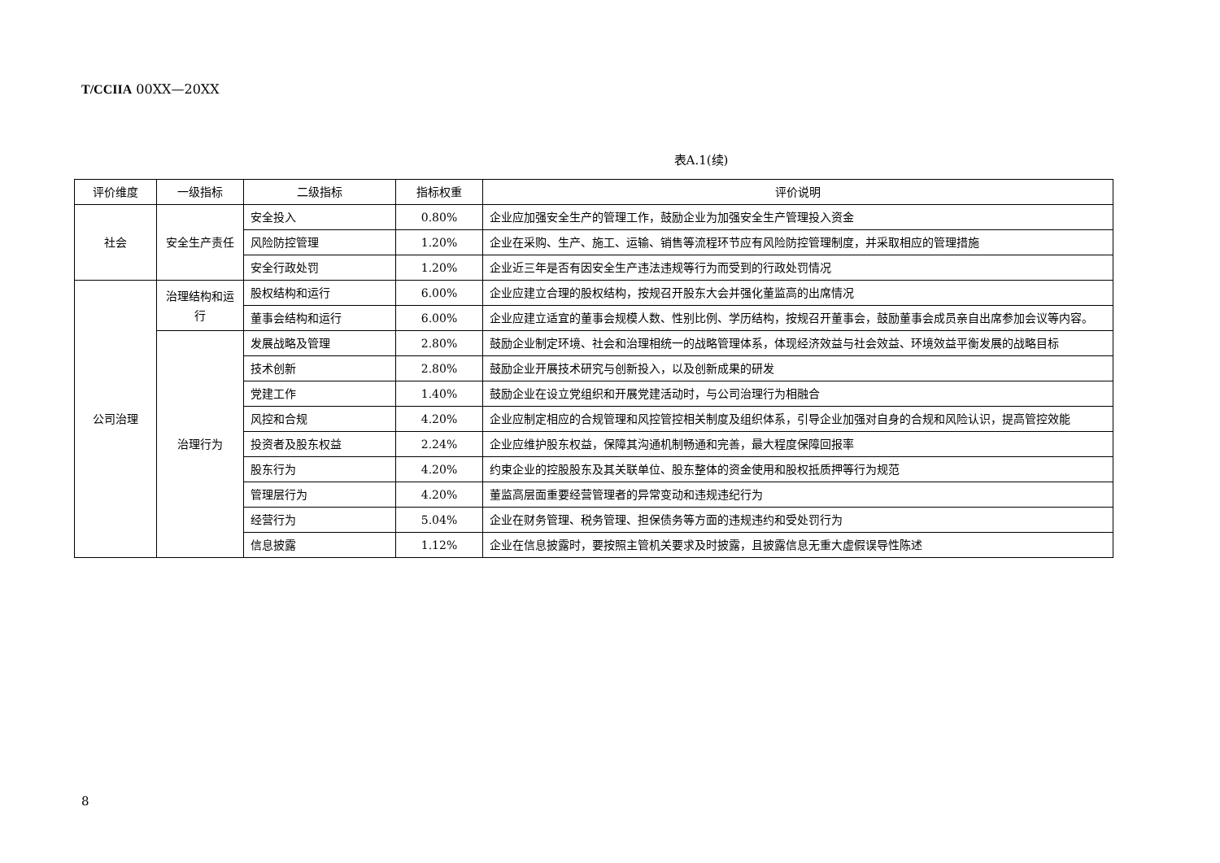T/CCIIA 00XX—20XX
表A.1(续)
| 评价维度 | 一级指标 | 二级指标 | 指标权重 | 评价说明 |
| --- | --- | --- | --- | --- |
| 社会 | 安全生产责任 | 安全投入 | 0.80% | 企业应加强安全生产的管理工作，鼓励企业为加强安全生产管理投入资金 |
| | | 风险防控管理 | 1.20% | 企业在采购、生产、施工、运输、销售等流程环节应有风险防控管理制度，并采取相应的管理措施 |
| | | 安全行政处罚 | 1.20% | 企业近三年是否有因安全生产违法违规等行为而受到的行政处罚情况 |
| 公司治理 | 治理结构和运行 | 股权结构和运行 | 6.00% | 企业应建立合理的股权结构，按规召开股东大会并强化董监高的出席情况 |
| | | 董事会结构和运行 | 6.00% | 企业应建立适宜的董事会规模人数、性别比例、学历结构，按规召开董事会，鼓励董事会成员亲自出席参加会议等内容。 |
| | 治理行为 | 发展战略及管理 | 2.80% | 鼓励企业制定环境、社会和治理相统一的战略管理体系，体现经济效益与社会效益、环境效益平衡发展的战略目标 |
| | | 技术创新 | 2.80% | 鼓励企业开展技术研究与创新投入，以及创新成果的研发 |
| | | 党建工作 | 1.40% | 鼓励企业在设立党组织和开展党建活动时，与公司治理行为相融合 |
| | | 风控和合规 | 4.20% | 企业应制定相应的合规管理和风控管控相关制度及组织体系，引导企业加强对自身的合规和风险认识，提高管控效能 |
| | | 投资者及股东权益 | 2.24% | 企业应维护股东权益，保障其沟通机制畅通和完善，最大程度保障回报率 |
| | | 股东行为 | 4.20% | 约束企业的控股股东及其关联单位、股东整体的资金使用和股权抵质押等行为规范 |
| | | 管理层行为 | 4.20% | 董监高层面重要经营管理者的异常变动和违规违纪行为 |
| | | 经营行为 | 5.04% | 企业在财务管理、税务管理、担保债务等方面的违规违约和受处罚行为 |
| | | 信息披露 | 1.12% | 企业在信息披露时，要按照主管机关要求及时披露，且披露信息无重大虚假误导性陈述 |
8